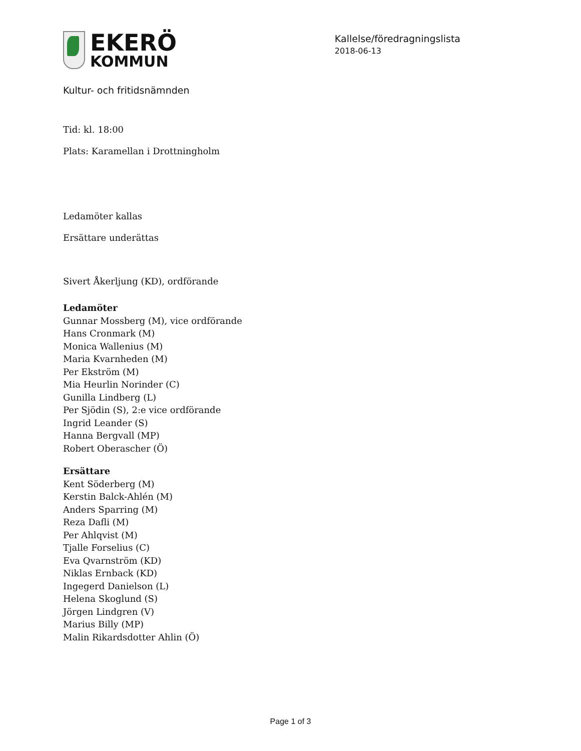EKERÖ
KOMMUN
Kallelse/föredragningslista
2018-06-13
Kultur- och fritidsnämnden
Tid: kl. 18:00
Plats: Karamellan i Drottningholm
Ledamöter kallas
Ersättare underättas
Sivert Åkerljung (KD), ordförande
Ledamöter
Gunnar Mossberg (M), vice ordförande
Hans Cronmark (M)
Monica Wallenius (M)
Maria Kvarnheden (M)
Per Ekström (M)
Mia Heurlin Norinder (C)
Gunilla Lindberg (L)
Per Sjödin (S), 2:e vice ordförande
Ingrid Leander (S)
Hanna Bergvall (MP)
Robert Oberascher (Ö)
Ersättare
Kent Söderberg (M)
Kerstin Balck-Ahlén (M)
Anders Sparring (M)
Reza Dafli (M)
Per Ahlqvist (M)
Tjalle Forselius (C)
Eva Qvarnström (KD)
Niklas Ernback (KD)
Ingegerd Danielson (L)
Helena Skoglund (S)
Jörgen Lindgren (V)
Marius Billy (MP)
Malin Rikardsdotter Ahlin (Ö)
Page 1 of 3